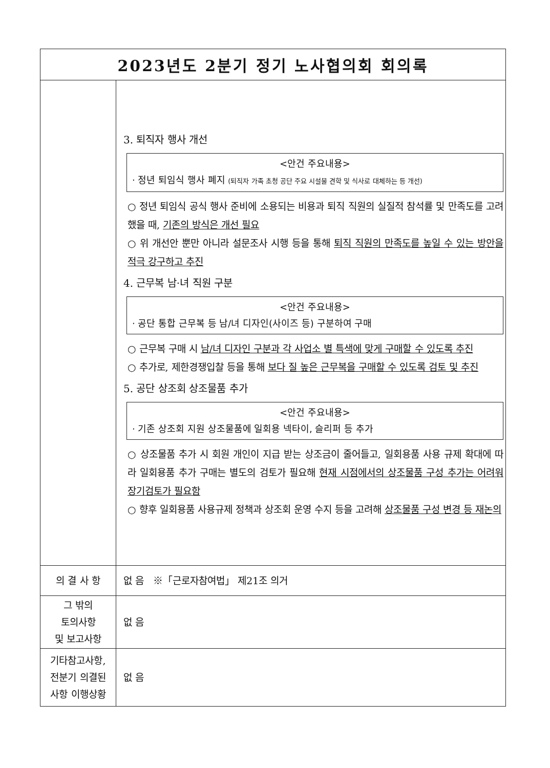| 2023년도 2분기 정기 노사협의회 회의록 | |
| --- | --- |
| | 3. 퇴직자 행사 개선 <안건 주요내용> · 정년 퇴임식 행사 폐지 (퇴직자 가족 초청 공단 주요 시설물 견학 및 식사로 대체하는 등 개선) ○ 정년 퇴임식 공식 행사 준비에 소용되는 비용과 퇴직 직원의 실질적 참석률 및 만족도를 고려했을 때, 기존의 방식은 개선 필요 ○ 위 개선안 뿐만 아니라 설문조사 시행 등을 통해 퇴직 직원의 만족도를 높일 수 있는 방안을 적극 강구하고 추진 4. 근무복 남·녀 직원 구분 <안건 주요내용> · 공단 통합 근무복 등 남/녀 디자인(사이즈 등) 구분하여 구매 ○ 근무복 구매 시 남/녀 디자인 구분과 각 사업소 별 특색에 맞게 구매할 수 있도록 추진 ○ 추가로, 제한경쟁입찰 등을 통해 보다 질 높은 근무복을 구매할 수 있도록 검토 및 추진 5. 공단 상조회 상조물품 추가 <안건 주요내용> · 기존 상조회 지원 상조물품에 일회용 넥타이, 슬리퍼 등 추가 ○ 상조물품 추가 시 회원 개인이 지급 받는 상조금이 줄어들고, 일회용품 사용 규제 확대에 따라 일회용품 추가 구매는 별도의 검토가 필요해 현재 시점에서의 상조물품 구성 추가는 어려워 장기검토가 필요함 ○ 향후 일회용품 사용규제 정책과 상조회 운영 수지 등을 고려해 상조물품 구성 변경 등 재논의 |
| 의 결 사 항 | 없 음 ※「근로자참여법」 제21조 의거 |
| 그 밖의 토의사항 및 보고사항 | 없 음 |
| 기타참고사항, 전분기 의결된 사항 이행상황 | 없 음 |